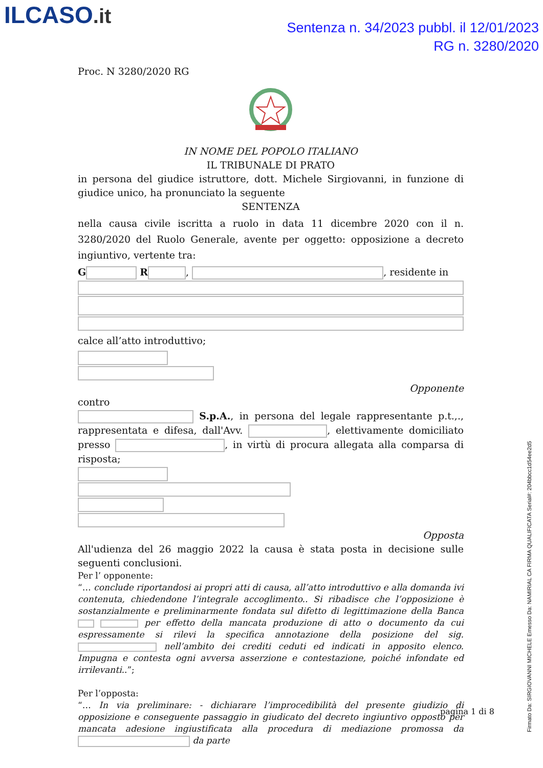ILCASO.it
Sentenza n. 34/2023 pubbl. il 12/01/2023
RG n. 3280/2020
Proc. N 3280/2020 RG
IN NOME DEL POPOLO ITALIANO
IL TRIBUNALE DI PRATO
in persona del giudice istruttore, dott. Michele Sirgiovanni, in funzione di giudice unico, ha pronunciato la seguente
SENTENZA
nella causa civile iscritta a ruolo in data 11 dicembre 2020 con il n. 3280/2020 del Ruolo Generale, avente per oggetto: opposizione a decreto ingiuntivo, vertente tra:
G R , , residente in
calce all’atto introduttivo;
Opponente
contro
S.p.A., in persona del legale rappresentante p.t.,., rappresentata e difesa, dall'Avv. , elettivamente domiciliato presso , in virtù di procura allegata alla comparsa di risposta;
Opposta
All'udienza del 26 maggio 2022 la causa è stata posta in decisione sulle seguenti conclusioni.
Per l’ opponente:
“… conclude riportandosi ai propri atti di causa, all’atto introduttivo e alla domanda ivi contenuta, chiedendone l’integrale accoglimento.. Si ribadisce che l’opposizione è sostanzialmente e preliminarmente fondata sul difetto di legittimazione della Banca per effetto della mancata produzione di atto o documento da cui espressamente si rilevi la specifica annotazione della posizione del sig. nell’ambito dei crediti ceduti ed indicati in apposito elenco. Impugna e contesta ogni avversa asserzione e contestazione, poiché infondate ed irrilevanti..”;
Per l’opposta:
“… In via preliminare: - dichiarare l’improcedibilità del presente giudizio di opposizione e conseguente passaggio in giudicato del decreto ingiuntivo opposto per mancata adesione ingiustificata alla procedura di mediazione promossa da da parte
pagina 1 di 8
Firmato Da: SIRGIOVANNI MICHELE Emesso Da: NAMIRIAL CA FIRMA QUALIFICATA Serial#: 204bbcc1d54ee2d5